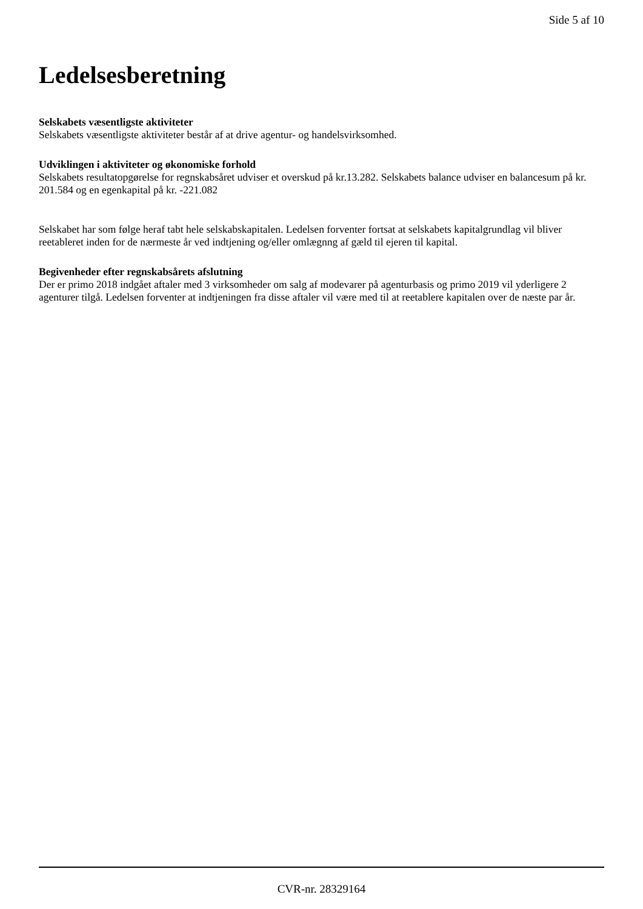Side 5 af 10
Ledelsesberetning
Selskabets væsentligste aktiviteter
Selskabets væsentligste aktiviteter består af at drive agentur- og handelsvirksomhed.
Udviklingen i aktiviteter og økonomiske forhold
Selskabets resultatopgørelse for regnskabsåret udviser et overskud på kr.13.282. Selskabets balance udviser en balancesum på kr. 201.584 og en egenkapital på kr. -221.082
Selskabet har som følge heraf tabt hele selskabskapitalen. Ledelsen forventer fortsat at selskabets kapitalgrundlag vil bliver reetableret inden for de nærmeste år ved indtjening og/eller omlægnng af gæld til ejeren til kapital.
Begivenheder efter regnskabsårets afslutning
Der er primo 2018 indgået aftaler med 3 virksomheder om salg af modevarer på agenturbasis og primo 2019 vil yderligere 2 agenturer tilgå. Ledelsen forventer at indtjeningen fra disse aftaler vil være med til at reetablere kapitalen over de næste par år.
CVR-nr. 28329164